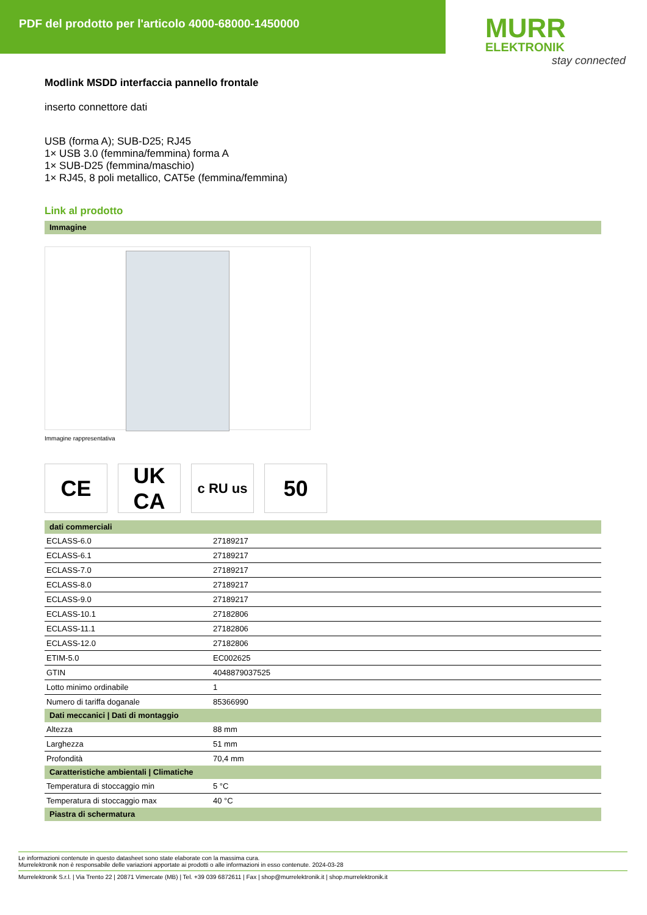PDF del prodotto per l'articolo 4000-68000-1450000
MURR
ELEKTRONIK
stay connected
Modlink MSDD interfaccia pannello frontale
inserto connettore dati
USB (forma A); SUB-D25; RJ45
1× USB 3.0 (femmina/femmina) forma A
1× SUB-D25 (femmina/maschio)
1× RJ45, 8 poli metallico, CAT5e (femmina/femmina)
Link al prodotto
Immagine
Immagine rappresentativa
CE UK
CA
c RU us
50
dati commerciali
| ECLASS-6.0 | 27189217 |
| ECLASS-6.1 | 27189217 |
| ECLASS-7.0 | 27189217 |
| ECLASS-8.0 | 27189217 |
| ECLASS-9.0 | 27189217 |
| ECLASS-10.1 | 27182806 |
| ECLASS-11.1 | 27182806 |
| ECLASS-12.0 | 27182806 |
| ETIM-5.0 | EC002625 |
| GTIN | 4048879037525 |
| Lotto minimo ordinabile | 1 |
| Numero di tariffa doganale | 85366990 |
Dati meccanici | Dati di montaggio
| Altezza | 88 mm |
| Larghezza | 51 mm |
| Profondità | 70,4 mm |
Caratteristiche ambientali | Climatiche
| Temperatura di stoccaggio min | 5 °C |
| Temperatura di stoccaggio max | 40 °C |
Piastra di schermatura
Le informazioni contenute in questo datasheet sono state elaborate con la massima cura.
Murrelektronik non è responsabile delle variazioni apportate ai prodotti o alle informazioni in esso contenute. 2024-03-28
Murrelektronik S.r.l. | Via Trento 22 | 20871 Vimercate (MB) | Tel. +39 039 6872611 | Fax | shop@murrelektronik.it | shop.murrelektronik.it